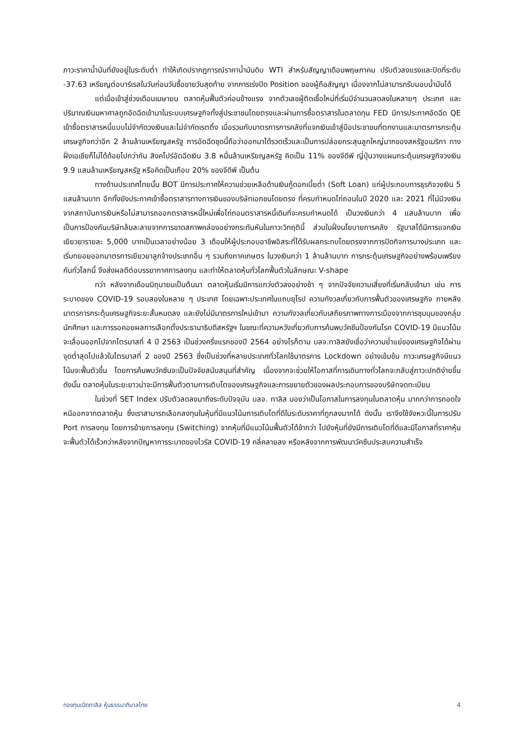ภาวะราคาน้ำมันที่ยังอยู่ในระดับต่ำ ทำให้เกิดปรากฏการณ์ราคาน้ำมันดิบ WTI สำหรับสัญญาเดือนพฤษภาคม ปรับตัวลงแรงและปิดที่ระดับ -37.63 เหรียญต่อบาร์เรลในวันก่อนวันซื้อขายวันสุดท้าย จากการเร่งปิด Position ของผู้ถือสัญญา เนื่องจากไม่สามารถรับมอบน้ำมันได้
แต่เมื่อเข้าสู่ช่วงเดือนเมษายน ตลาดหุ้นฟื้นตัวค่อนข้างแรง จากตัวเลขผู้ติดเชื้อใหม่ที่เริ่มมีจำนวนลดลงในหลายๆ ประเทศ และปริมาณเงินมหาศาลถูกอัดฉีดเข้ามาในระบบเศรษฐกิจทั้งสู่ประชาชนโดยตรงและผ่านการซื้อตราสารในตลาดทุน FED มีการประกาศอัดฉีด QE เข้าซื้อตราสารหนี้แบบไม่จำกัดวงเงินและไม่จำกัดเรตติ้ง เมื่อรวมกับมาตรการการคลังที่แจกเงินเข้าสู่มือประชาชนที่ตกงานและมาตรการกระตุ้นเศรษฐกิจกว่าอีก 2 ล้านล้านเหรียญสหรัฐ การอัดฉีดชุดนี้ถือว่าออกมาได้รวดเร็วและเป็นการปล่อยกระสุนลูกใหญ่มากของสหรัฐอเมริกา ทางฝั่งเอเชียก็ไม่ได้ด้อยไปกว่ากัน สิงคโปร์อัดฉีดเงิน 3.8 หมื่นล้านเหรียญสหรัฐ คิดเป็น 11% ของจีดีพี ญี่ปุ่นวางแผนกระตุ้นเศรษฐกิจวงเงิน 9.9 แสนล้านเหรียญสหรัฐ หรือคิดเป็นเกือบ 20% ของจีดีพี เป็นต้น
ทางด้านประเทศไทยนั้น BOT มีการประกาศให้ความช่วยเหลือด้านเงินกู้ดอกเบี้ยต่ำ (Soft Loan) แก่ผู้ประกอบการธุรกิจวงเงิน 5 แสนล้านบาท อีกทั้งยังประกาศเข้าซื้อตราสารทางการเงินของบริษัทเอกชนโดยตรง ที่ครบกำหนดไถ่ถอนในปี 2020 และ 2021 ที่ไม่มีวงเงินจากสถาบันการเงินหรือไม่สามารถออกตราสารหนี้ใหม่เพื่อไถ่ถอนตราสารหนี้เดิมที่จะครบกำหนดได้ เป็นวงเงินกว่า 4 แสนล้านบาท เพื่อเป็นการป้องกันบริษัทล้มละลายจากการขาดสภาพคล่องอย่างกระทันหันในภาวะวิกฤตินี้ ส่วนในฝั่งนโยบายการคลัง รัฐบาลได้มีการแจกเงินเยียวยารายละ 5,000 บาทเป็นเวลาอย่างน้อย 3 เดือนให้ผู้ประกอบอาชีพอิสระที่ได้รับผลกระทบโดยตรงจากการปิดกิจการบางประเภท และเริ่มทยอยออกมาตรการเยียวยาลูกจ้างประเภทอื่น ๆ รวมถึงภาคเกษตร ในวงเงินกว่า 1 ล้านล้านบาท การกระตุ้นเศรษฐกิจอย่างพร้อมเพรียงกันทั่วโลกนี้ จึงส่งผลดีต่อบรรยากาศการลงทุน และทำให้ตลาดหุ้นทั่วโลกฟื้นตัวในลักษณะ V-shape
ทว่า หลังจากเดือนมิถุนายนเป็นต้นมา ตลาดหุ้นเริ่มมีการแกว่งตัวลงอย่างช้า ๆ จากปัจจัยความเสี่ยงที่เริ่มกลับเข้ามา เช่น การระบาดของ COVID-19 รอบสองในหลาย ๆ ประเทศ โดยเฉพาะประเทศในแถบยุโรป ความกังวลเกี่ยวกับการฟื้นตัวของเศรษฐกิจ ภายหลังมาตรการกระตุ้นเศรษฐกิจระยะสั้นหมดลง และยังไม่มีมาตรการใหม่เข้ามา ความกังวลเกี่ยวกับเสถียรภาพทางการเมืองจากการชุมนุมของกลุ่มนักศึกษา และการรอคอยผลการเลือกตั้งประธานาธิบดีสหรัฐฯ ในขณะที่ความหวังเกี่ยวกับการค้นพบวัคซีนป้องกันโรค COVID-19 มีแนวโน้มจะเลื่อนออกไปจากไตรมาสที่ 4 ปี 2563 เป็นช่วงครึ่งแรกของปี 2564 อย่างไรก็ตาม บลจ.ทาลิสยังเชื่อว่าความย่ำแย่ของเศรษฐกิจได้ผ่านจุดต่ำสุดไปแล้วในไตรมาสที่ 2 ของปี 2563 ซึ่งเป็นช่วงที่หลายประเทศทั่วโลกใช้มาตรการ Lockdown อย่างเข้มข้น ภาวะเศรษฐกิจมีแนวโน้มจะฟื้นตัวขึ้น โดยการค้นพบวัคซีนจะเป็นปัจจัยสนับสนุนที่สำคัญ เนื่องจากจะช่วยให้โอกาสที่การเดินทางทั่วโลกจะกลับสู่ภาวะปกติง่ายขึ้น ดังนั้น ตลาดหุ้นในระยะยาวน่าจะมีการฟื้นตัวตามการเติบโตของเศรษฐกิจและการขยายตัวของผลประกอบการของบริษัทจดทะเบียน
ในช่วงที่ SET Index ปรับตัวลดลงมาถึงระดับปัจจุบัน บลจ. ทาลิส มองว่าเป็นโอกาสในการลงทุนในตลาดหุ้น มากกว่าการถอดใจหนีออกจากตลาดหุ้น ซึ่งเราสามารถเลือกลงทุนในหุ้นที่มีแนวโน้มการเติบโตที่ดีในระดับราคาที่ถูกลงมากได้ ดังนั้น เราจึงใช้จังหวะนี้ในการปรับ Port การลงทุน โดยการย้ายการลงทุน (Switching) จากหุ้นที่มีแนวโน้มฟื้นตัวได้ช้ากว่า ไปยังหุ้นที่ยังมีการเติบโตที่ดีและมีโอกาสที่ราคาหุ้นจะฟื้นตัวได้เร็วกว่าหลังจากปัญหาการระบาดของไวรัส COVID-19 คลี่คลายลง หรือหลังจากการพัฒนาวัคซีนประสบความสำเร็จ
กองทุนเปิดทาลิส หุ้นธรรมาภิบาลไทย 4